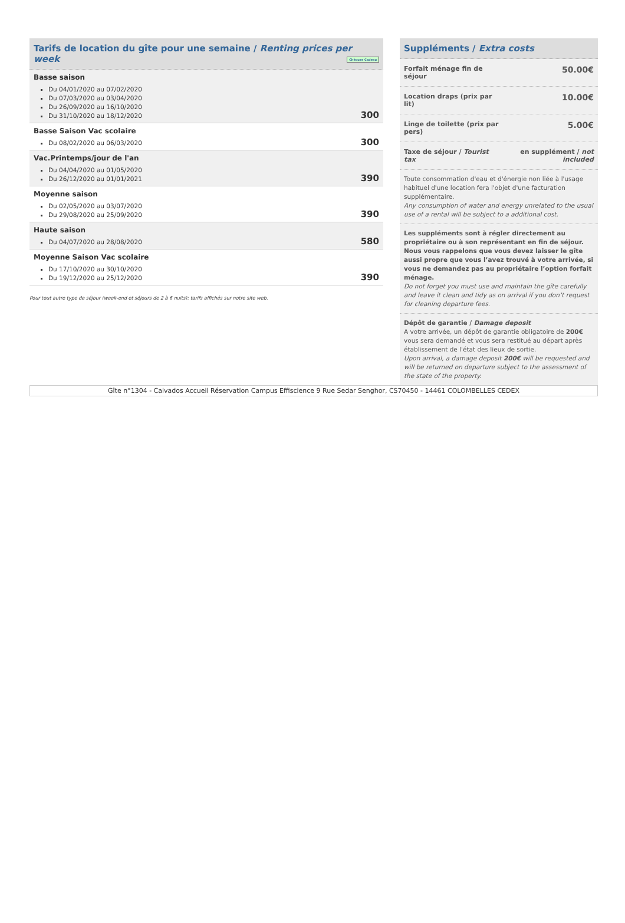Tarifs de location du gîte pour une semaine / Renting prices per week Chèques Cadeau
Basse saison
Du 04/01/2020 au 07/02/2020
Du 07/03/2020 au 03/04/2020
Du 26/09/2020 au 16/10/2020
Du 31/10/2020 au 18/12/2020
300
Basse Saison Vac scolaire
Du 08/02/2020 au 06/03/2020
300
Vac.Printemps/jour de l'an
Du 04/04/2020 au 01/05/2020
Du 26/12/2020 au 01/01/2021
390
Moyenne saison
Du 02/05/2020 au 03/07/2020
Du 29/08/2020 au 25/09/2020
390
Haute saison
Du 04/07/2020 au 28/08/2020
580
Moyenne Saison Vac scolaire
Du 17/10/2020 au 30/10/2020
Du 19/12/2020 au 25/12/2020
390
Pour tout autre type de séjour (week-end et séjours de 2 à 6 nuits): tarifs affichés sur notre site web.
Suppléments / Extra costs
Forfait ménage fin de
séjour 50.00€
Location draps (prix par
lit) 10.00€
Linge de toilette (prix par
pers) 5.00€
Taxe de séjour / Tourist
tax en supplément / not
included
Toute consommation d'eau et d'énergie non liée à l'usage habituel d'une location fera l'objet d'une facturation supplémentaire.
Any consumption of water and energy unrelated to the usual use of a rental will be subject to a additional cost.
Les suppléments sont à régler directement au propriétaire ou à son représentant en fin de séjour. Nous vous rappelons que vous devez laisser le gîte aussi propre que vous l’avez trouvé à votre arrivée, si vous ne demandez pas au propriétaire l’option forfait ménage.
Do not forget you must use and maintain the gîte carefully and leave it clean and tidy as on arrival if you don’t request for cleaning departure fees.
Dépôt de garantie / Damage deposit
A votre arrivée, un dépôt de garantie obligatoire de 200€ vous sera demandé et vous sera restitué au départ après établissement de l'état des lieux de sortie.
Upon arrival, a damage deposit 200€ will be requested and will be returned on departure subject to the assessment of the state of the property.
Gîte n°1304 - Calvados Accueil Réservation Campus Effiscience 9 Rue Sedar Senghor, CS70450 - 14461 COLOMBELLES CEDEX